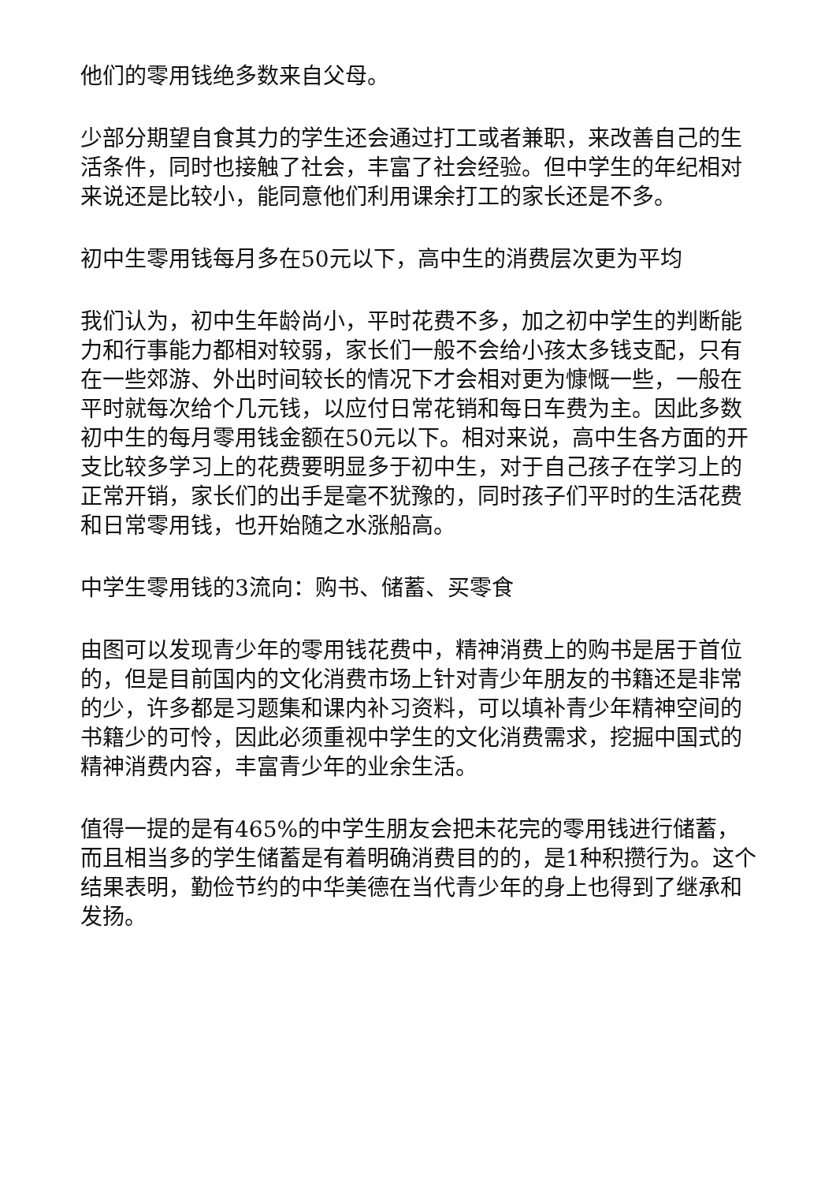他们的零用钱绝多数来自父母。
少部分期望自食其力的学生还会通过打工或者兼职，来改善自己的生活条件，同时也接触了社会，丰富了社会经验。但中学生的年纪相对来说还是比较小，能同意他们利用课余打工的家长还是不多。
初中生零用钱每月多在50元以下，高中生的消费层次更为平均
我们认为，初中生年龄尚小，平时花费不多，加之初中学生的判断能力和行事能力都相对较弱，家长们一般不会给小孩太多钱支配，只有在一些郊游、外出时间较长的情况下才会相对更为慷慨一些，一般在平时就每次给个几元钱，以应付日常花销和每日车费为主。因此多数初中生的每月零用钱金额在50元以下。相对来说，高中生各方面的开支比较多学习上的花费要明显多于初中生，对于自己孩子在学习上的正常开销，家长们的出手是毫不犹豫的，同时孩子们平时的生活花费和日常零用钱，也开始随之水涨船高。
中学生零用钱的3流向：购书、储蓄、买零食
由图可以发现青少年的零用钱花费中，精神消费上的购书是居于首位的，但是目前国内的文化消费市场上针对青少年朋友的书籍还是非常的少，许多都是习题集和课内补习资料，可以填补青少年精神空间的书籍少的可怜，因此必须重视中学生的文化消费需求，挖掘中国式的精神消费内容，丰富青少年的业余生活。
值得一提的是有465%的中学生朋友会把未花完的零用钱进行储蓄，而且相当多的学生储蓄是有着明确消费目的的，是1种积攒行为。这个结果表明，勤俭节约的中华美德在当代青少年的身上也得到了继承和发扬。